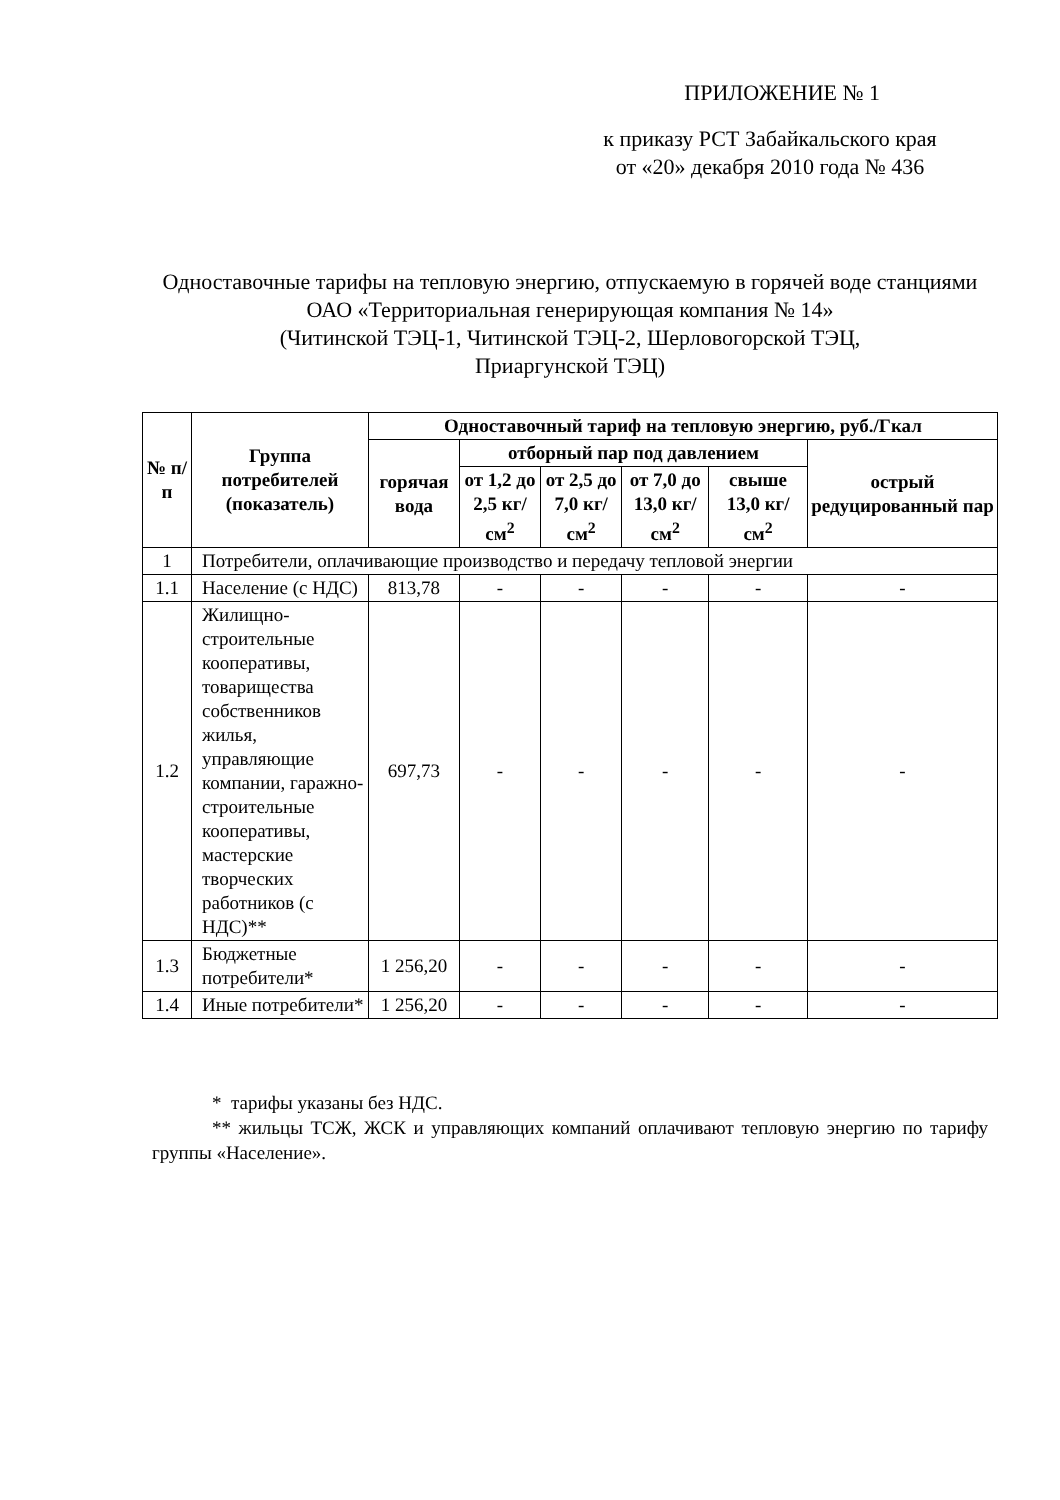ПРИЛОЖЕНИЕ № 1
к приказу РСТ Забайкальского края
от «20» декабря 2010 года № 436
Одноставочные тарифы на тепловую энергию, отпускаемую в горячей воде станциями ОАО «Территориальная генерирующая компания № 14»
(Читинской ТЭЦ-1, Читинской ТЭЦ-2, Шерловогорской ТЭЦ,
Приаргунской ТЭЦ)
| № п/п | Группа потребителей (показатель) | Одноставочный тариф на тепловую энергию, руб./Гкал | | | | | |
| --- | --- | --- | --- | --- | --- | --- | --- |
| | | горячая вода | отборный пар под давлением | | | | острый редуцированный пар |
| | | | от 1,2 до 2,5 кг/см<sup>2</sup> | от 2,5 до 7,0 кг/см<sup>2</sup> | от 7,0 до 13,0 кг/см<sup>2</sup> | свыше 13,0 кг/см<sup>2</sup> | |
| 1 | Потребители, оплачивающие производство и передачу тепловой энергии | | | | | | |
| 1.1 | Население (с НДС) | 813,78 | - | - | - | - | - |
| 1.2 | Жилищно-строительные кооперативы, товарищества собственников жилья, управляющие компании, гаражно-строительные кооперативы, мастерские творческих работников (с НДС)** | 697,73 | - | - | - | - | - |
| 1.3 | Бюджетные потребители* | 1 256,20 | - | - | - | - | - |
| 1.4 | Иные потребители* | 1 256,20 | - | - | - | - | - |
* тарифы указаны без НДС.
** жильцы ТСЖ, ЖСК и управляющих компаний оплачивают тепловую энергию по тарифу группы «Население».